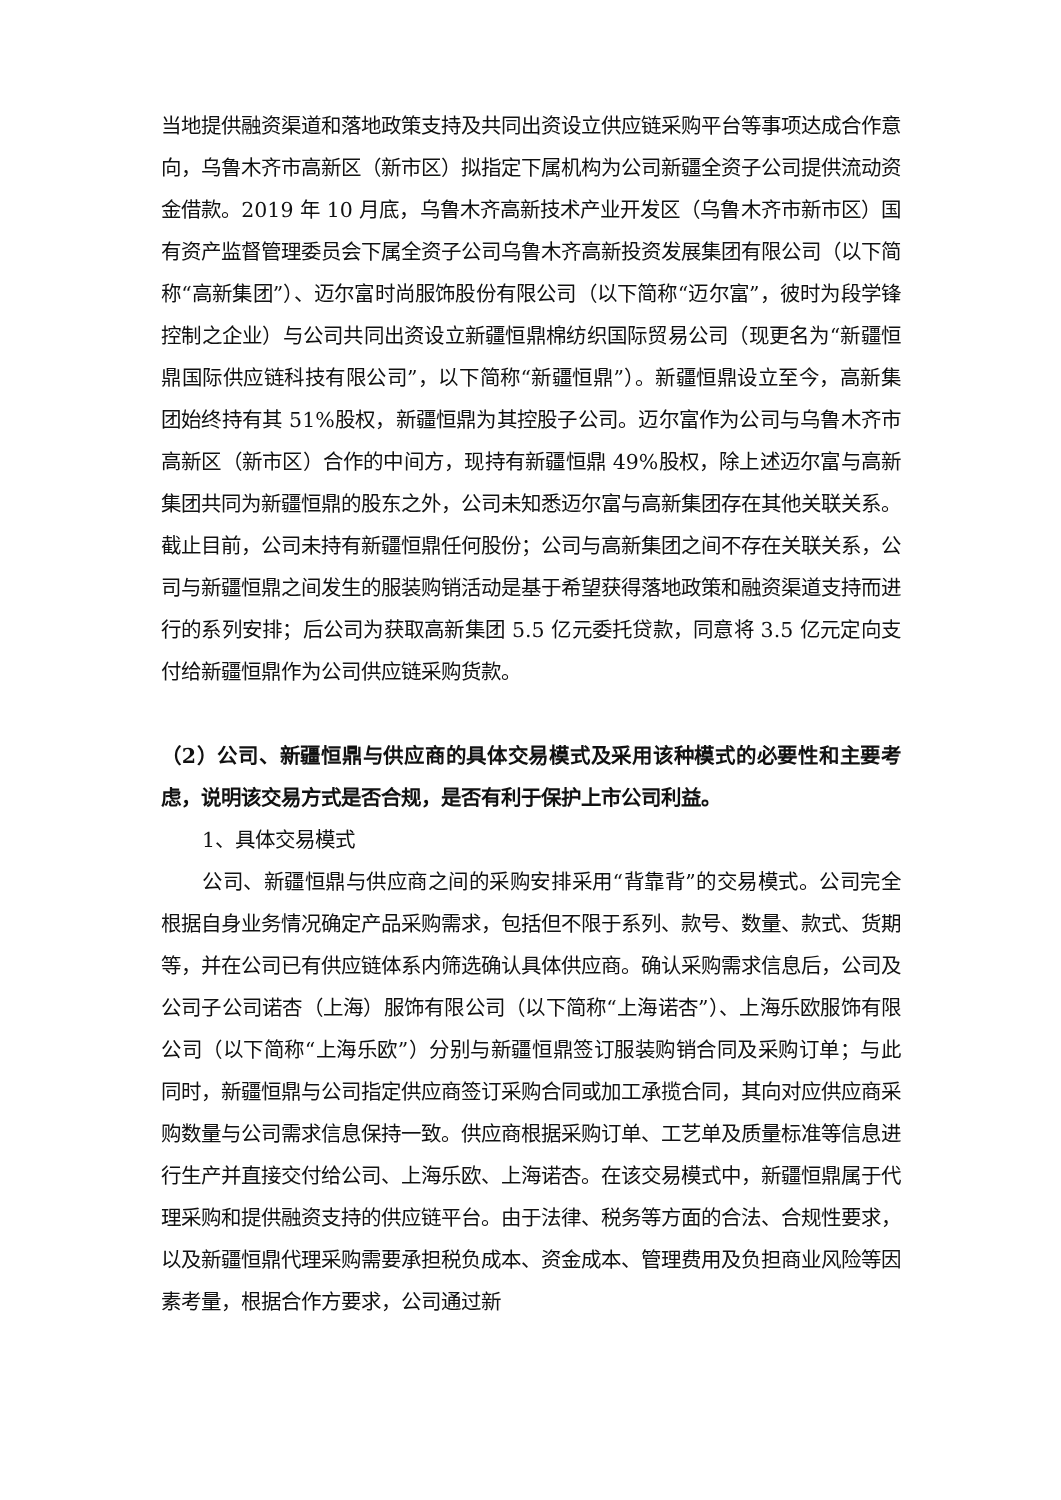当地提供融资渠道和落地政策支持及共同出资设立供应链采购平台等事项达成合作意向，乌鲁木齐市高新区（新市区）拟指定下属机构为公司新疆全资子公司提供流动资金借款。2019 年 10 月底，乌鲁木齐高新技术产业开发区（乌鲁木齐市新市区）国有资产监督管理委员会下属全资子公司乌鲁木齐高新投资发展集团有限公司（以下简称“高新集团”）、迈尔富时尚服饰股份有限公司（以下简称“迈尔富”，彼时为段学锋控制之企业）与公司共同出资设立新疆恒鼎棉纺织国际贸易公司（现更名为“新疆恒鼎国际供应链科技有限公司”，以下简称“新疆恒鼎”）。新疆恒鼎设立至今，高新集团始终持有其 51%股权，新疆恒鼎为其控股子公司。迈尔富作为公司与乌鲁木齐市高新区（新市区）合作的中间方，现持有新疆恒鼎 49%股权，除上述迈尔富与高新集团共同为新疆恒鼎的股东之外，公司未知悉迈尔富与高新集团存在其他关联关系。截止目前，公司未持有新疆恒鼎任何股份；公司与高新集团之间不存在关联关系，公司与新疆恒鼎之间发生的服装购销活动是基于希望获得落地政策和融资渠道支持而进行的系列安排；后公司为获取高新集团 5.5 亿元委托贷款，同意将 3.5 亿元定向支付给新疆恒鼎作为公司供应链采购货款。
（2）公司、新疆恒鼎与供应商的具体交易模式及采用该种模式的必要性和主要考虑，说明该交易方式是否合规，是否有利于保护上市公司利益。
1、具体交易模式
公司、新疆恒鼎与供应商之间的采购安排采用“背靠背”的交易模式。公司完全根据自身业务情况确定产品采购需求，包括但不限于系列、款号、数量、款式、货期等，并在公司已有供应链体系内筛选确认具体供应商。确认采购需求信息后，公司及公司子公司诺杏（上海）服饰有限公司（以下简称“上海诺杏”）、上海乐欧服饰有限公司（以下简称“上海乐欧”）分别与新疆恒鼎签订服装购销合同及采购订单；与此同时，新疆恒鼎与公司指定供应商签订采购合同或加工承揽合同，其向对应供应商采购数量与公司需求信息保持一致。供应商根据采购订单、工艺单及质量标准等信息进行生产并直接交付给公司、上海乐欧、上海诺杏。在该交易模式中，新疆恒鼎属于代理采购和提供融资支持的供应链平台。由于法律、税务等方面的合法、合规性要求，以及新疆恒鼎代理采购需要承担税负成本、资金成本、管理费用及负担商业风险等因素考量，根据合作方要求，公司通过新